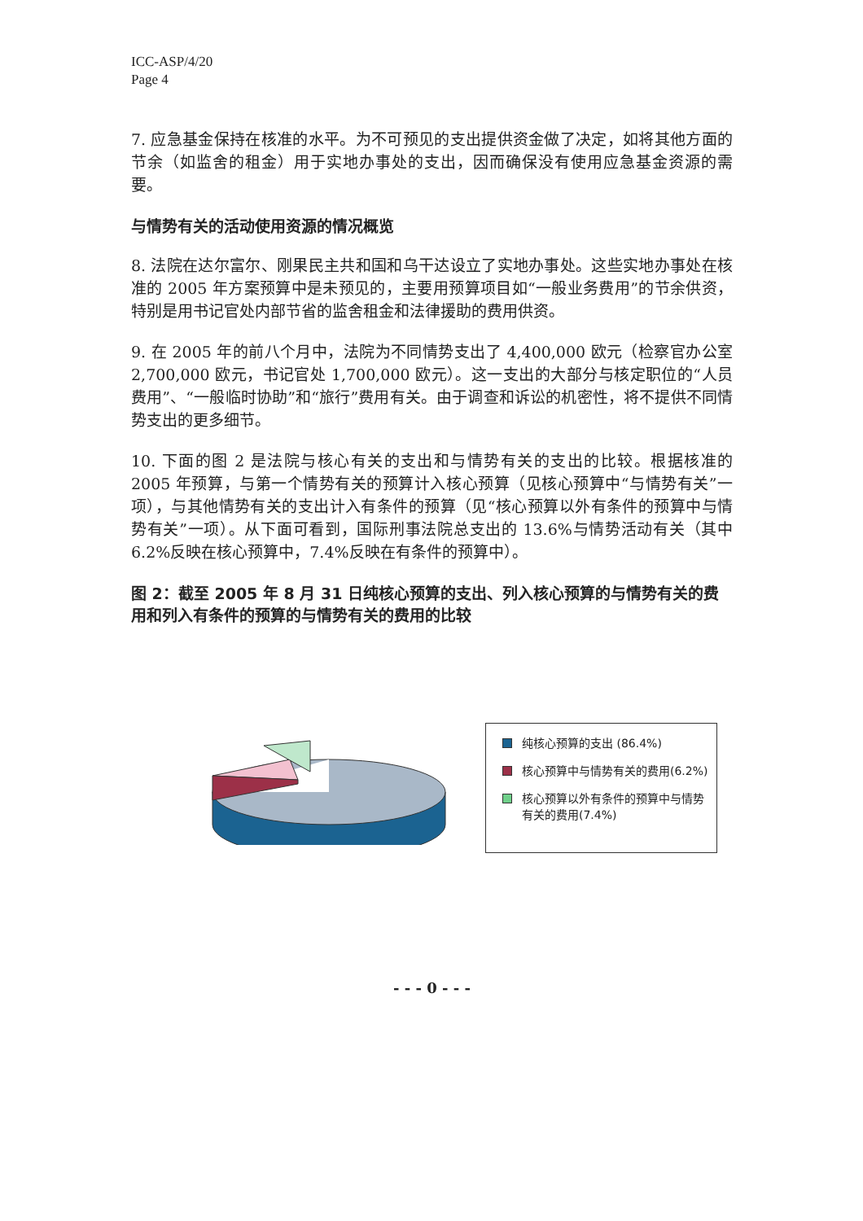ICC-ASP/4/20
Page 4
7. 应急基金保持在核准的水平。为不可预见的支出提供资金做了决定，如将其他方面的节余（如监舍的租金）用于实地办事处的支出，因而确保没有使用应急基金资源的需要。
与情势有关的活动使用资源的情况概览
8. 法院在达尔富尔、刚果民主共和国和乌干达设立了实地办事处。这些实地办事处在核准的 2005 年方案预算中是未预见的，主要用预算项目如“一般业务费用”的节余供资，特别是用书记官处内部节省的监舍租金和法律援助的费用供资。
9. 在 2005 年的前八个月中，法院为不同情势支出了 4,400,000 欧元（检察官办公室 2,700,000 欧元，书记官处 1,700,000 欧元）。这一支出的大部分与核定职位的“人员费用”、“一般临时协助”和“旅行”费用有关。由于调查和诉讼的机密性，将不提供不同情势支出的更多细节。
10. 下面的图 2 是法院与核心有关的支出和与情势有关的支出的比较。根据核准的 2005 年预算，与第一个情势有关的预算计入核心预算（见核心预算中“与情势有关”一项），与其他情势有关的支出计入有条件的预算（见“核心预算以外有条件的预算中与情势有关”一项）。从下面可看到，国际刑事法院总支出的 13.6%与情势活动有关（其中 6.2%反映在核心预算中，7.4%反映在有条件的预算中）。
图 2：截至 2005 年 8 月 31 日纯核心预算的支出、列入核心预算的与情势有关的费用和列入有条件的预算的与情势有关的费用的比较
纯核心预算的支出 (86.4%)
核心预算中与情势有关的费用(6.2%)
核心预算以外有条件的预算中与情势有关的费用(7.4%)
- - - 0 - - -